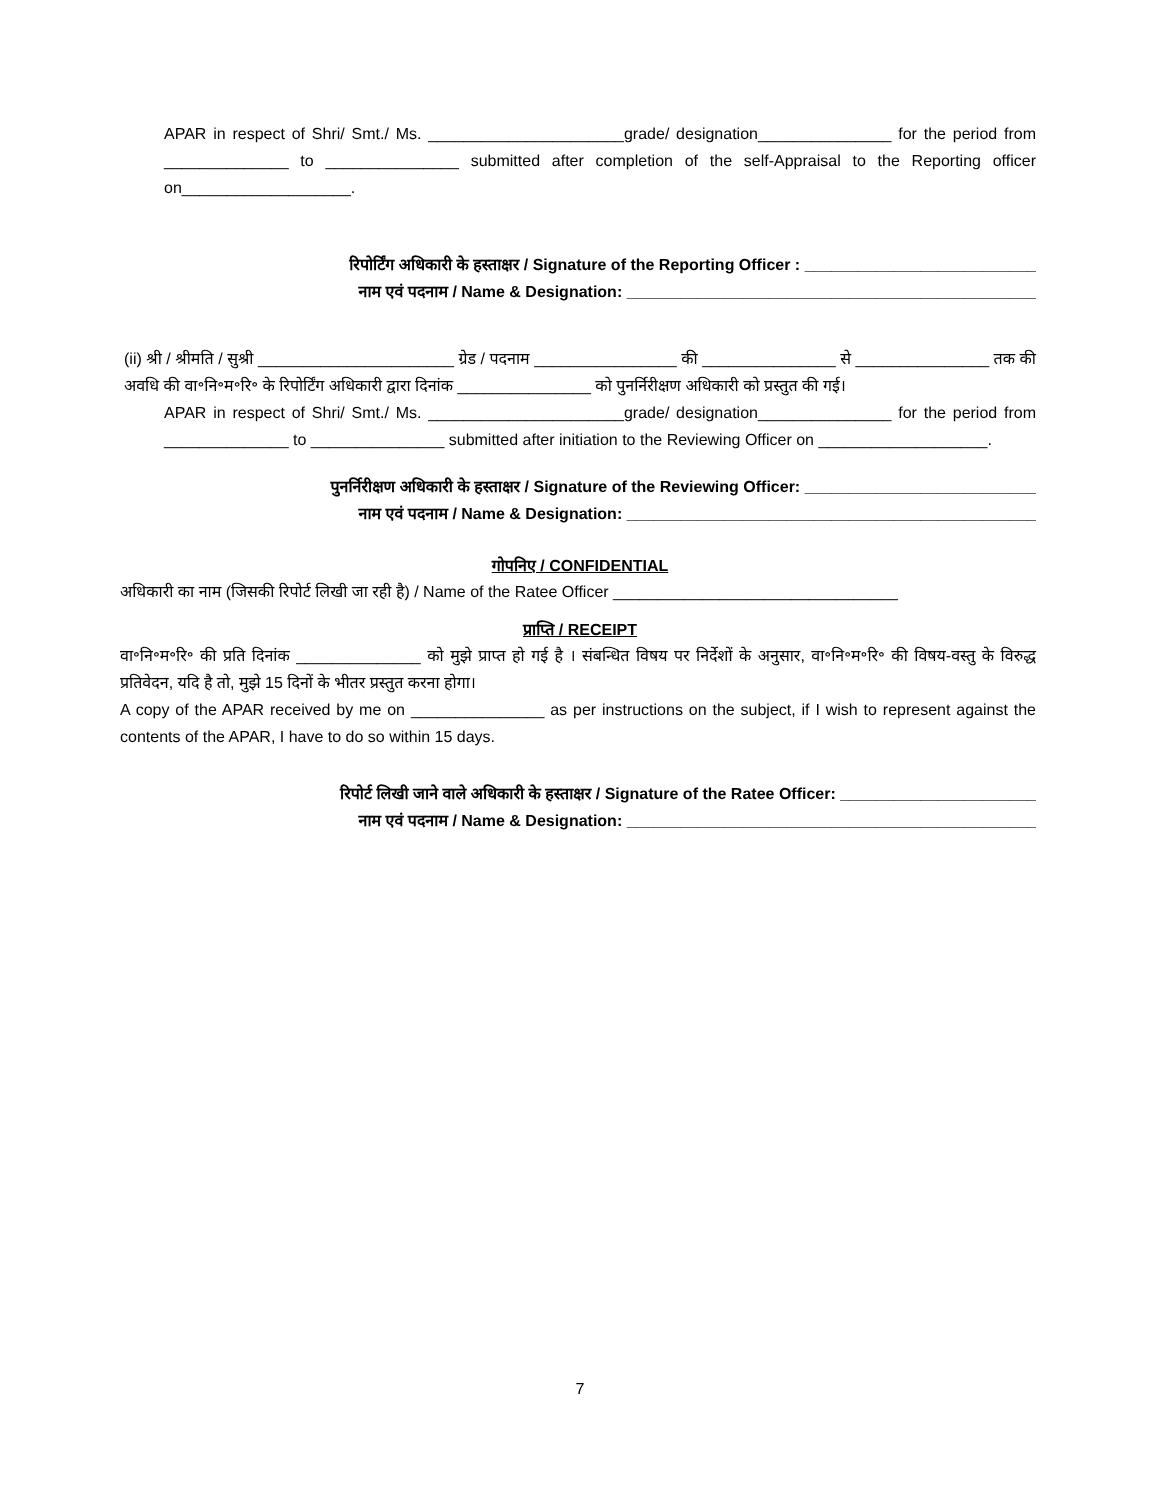APAR in respect of Shri/ Smt./ Ms. ______________________grade/ designation_______________ for the period from ______________ to _______________ submitted after completion of the self-Appraisal to the Reporting officer on___________________.
रिपोर्टिंग अधिकारी के हस्ताक्षर / Signature of the Reporting Officer : __________________________
नाम एवं पदनाम / Name & Designation: ______________________________________________
(ii) श्री / श्रीमति / सुश्री ______________________ ग्रेड / पदनाम ________________ की _______________ से _______________ तक की अवधि की वा॰नि॰म॰रि॰ के रिपोर्टिंग अधिकारी द्वारा दिनांक _______________ को पुनर्निरीक्षण अधिकारी को प्रस्तुत की गई।
APAR in respect of Shri/ Smt./ Ms. ______________________grade/ designation_______________ for the period from ______________ to _______________ submitted after initiation to the Reviewing Officer on ___________________.
पुनर्निरीक्षण अधिकारी के हस्ताक्षर / Signature of the Reviewing Officer: __________________________
नाम एवं पदनाम / Name & Designation: ______________________________________________
गोपनिए / CONFIDENTIAL
अधिकारी का नाम (जिसकी रिपोर्ट लिखी जा रही है) / Name of the Ratee Officer ________________________________
प्राप्ति / RECEIPT
वा॰नि॰म॰रि॰ की प्रति दिनांक ______________ को मुझे प्राप्त हो गई है । संबन्धित विषय पर निर्देशों के अनुसार, वा॰नि॰म॰रि॰ की विषय-वस्तु के विरुद्ध प्रतिवेदन, यदि है तो, मुझे 15 दिनों के भीतर प्रस्तुत करना होगा।
A copy of the APAR received by me on _______________ as per instructions on the subject, if I wish to represent against the contents of the APAR, I have to do so within 15 days.
रिपोर्ट लिखी जाने वाले अधिकारी के हस्ताक्षर / Signature of the Ratee Officer: ______________________
नाम एवं पदनाम / Name & Designation: ______________________________________________
7